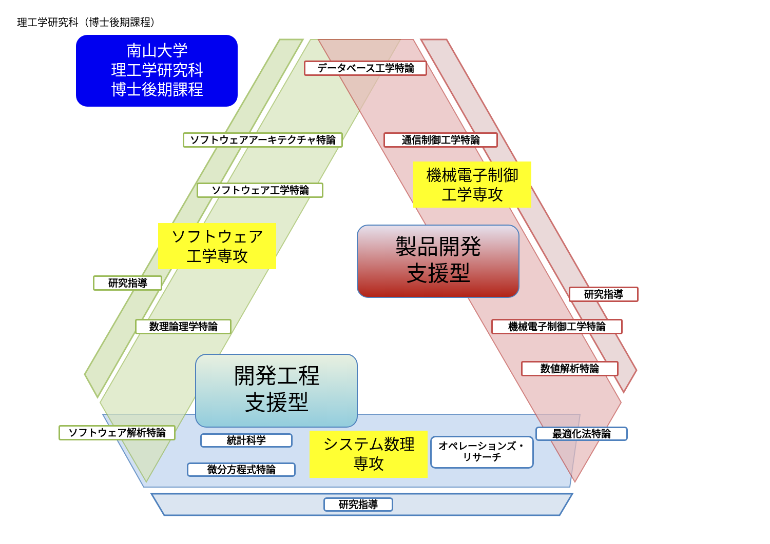理工学研究科（博士後期課程）
南山大学
理工学研究科
博士後期課程
データベース工学特論
ソフトウェアアーキテクチャ特論 通信制御工学特論
ソフトウェア工学特論
機械電子制御
工学専攻
ソフトウェア
工学専攻
製品開発
支援型
研究指導
研究指導
数理論理学特論 機械電子制御工学特論
数値解析特論
開発工程
支援型
ソフトウェア解析特論
統計科学
システム数理
専攻
オペレーションズ・
リサーチ
最適化法特論
微分方程式特論
研究指導